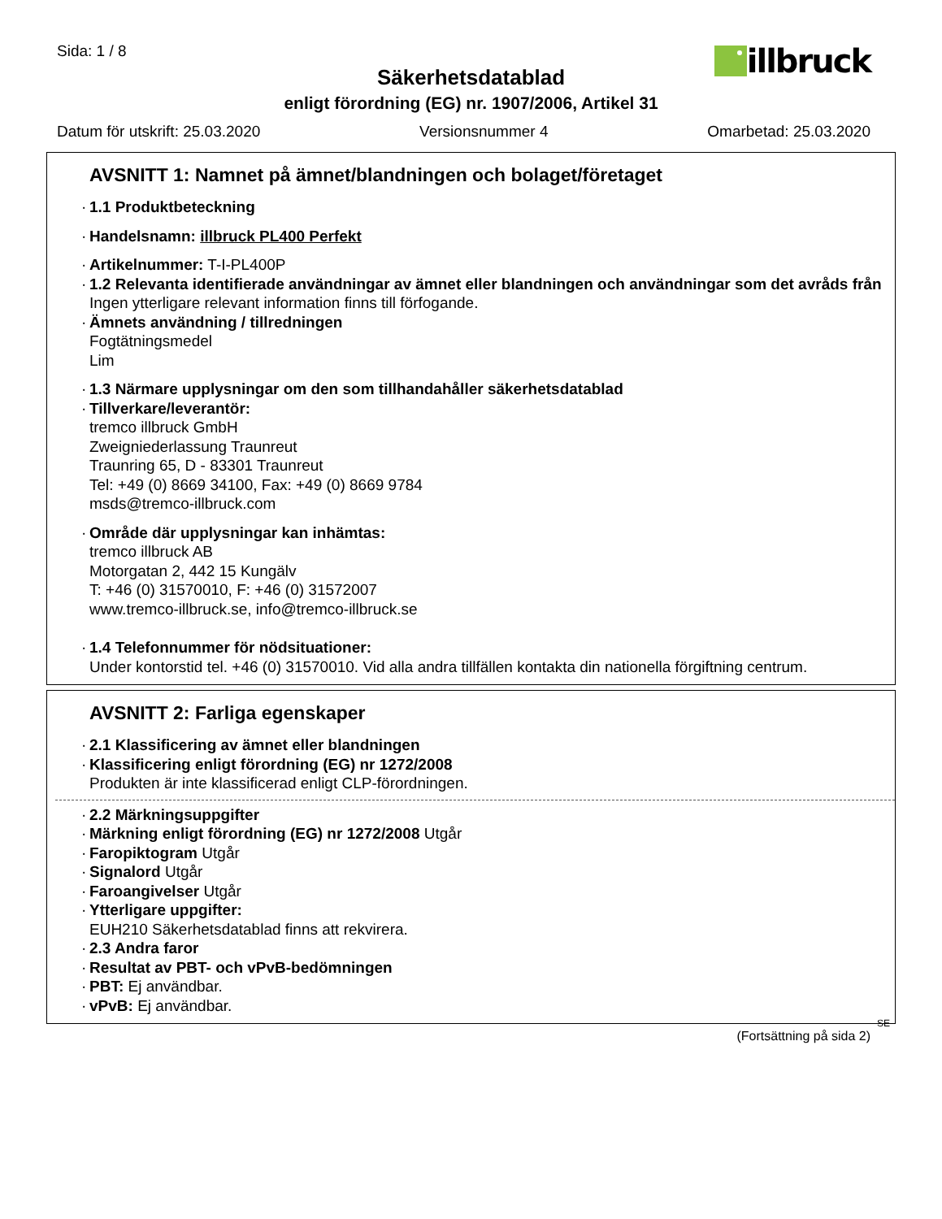Sida: 1 / 8
illbruck
Säkerhetsdatablad
enligt förordning (EG) nr. 1907/2006, Artikel 31
Datum för utskrift: 25.03.2020 Versionsnummer 4 Omarbetad: 25.03.2020
AVSNITT 1: Namnet på ämnet/blandningen och bolaget/företaget
1.1 Produktbeteckning
Handelsnamn: illbruck PL400 Perfekt
Artikelnummer: T-I-PL400P
1.2 Relevanta identifierade användningar av ämnet eller blandningen och användningar som det avråds från
Ingen ytterligare relevant information finns till förfogande.
Ämnets användning / tillredningen
Fogtätningsmedel
Lim
1.3 Närmare upplysningar om den som tillhandahåller säkerhetsdatablad
Tillverkare/leverantör:
tremco illbruck GmbH
Zweigniederlassung Traunreut
Traunring 65, D - 83301 Traunreut
Tel: +49 (0) 8669 34100, Fax: +49 (0) 8669 9784
msds@tremco-illbruck.com
Område där upplysningar kan inhämtas:
tremco illbruck AB
Motorgatan 2, 442 15 Kungälv
T: +46 (0) 31570010, F: +46 (0) 31572007
www.tremco-illbruck.se, info@tremco-illbruck.se
1.4 Telefonnummer för nödsituationer:
Under kontorstid tel. +46 (0) 31570010. Vid alla andra tillfällen kontakta din nationella förgiftning centrum.
AVSNITT 2: Farliga egenskaper
2.1 Klassificering av ämnet eller blandningen
Klassificering enligt förordning (EG) nr 1272/2008
Produkten är inte klassificerad enligt CLP-förordningen.
2.2 Märkningsuppgifter
Märkning enligt förordning (EG) nr 1272/2008 Utgår
Faropiktogram Utgår
Signalord Utgår
Faroangivelser Utgår
Ytterligare uppgifter:
EUH210 Säkerhetsdatablad finns att rekvirera.
2.3 Andra faror
Resultat av PBT- och vPvB-bedömningen
PBT: Ej användbar.
vPvB: Ej användbar.
SE
(Fortsättning på sida 2)